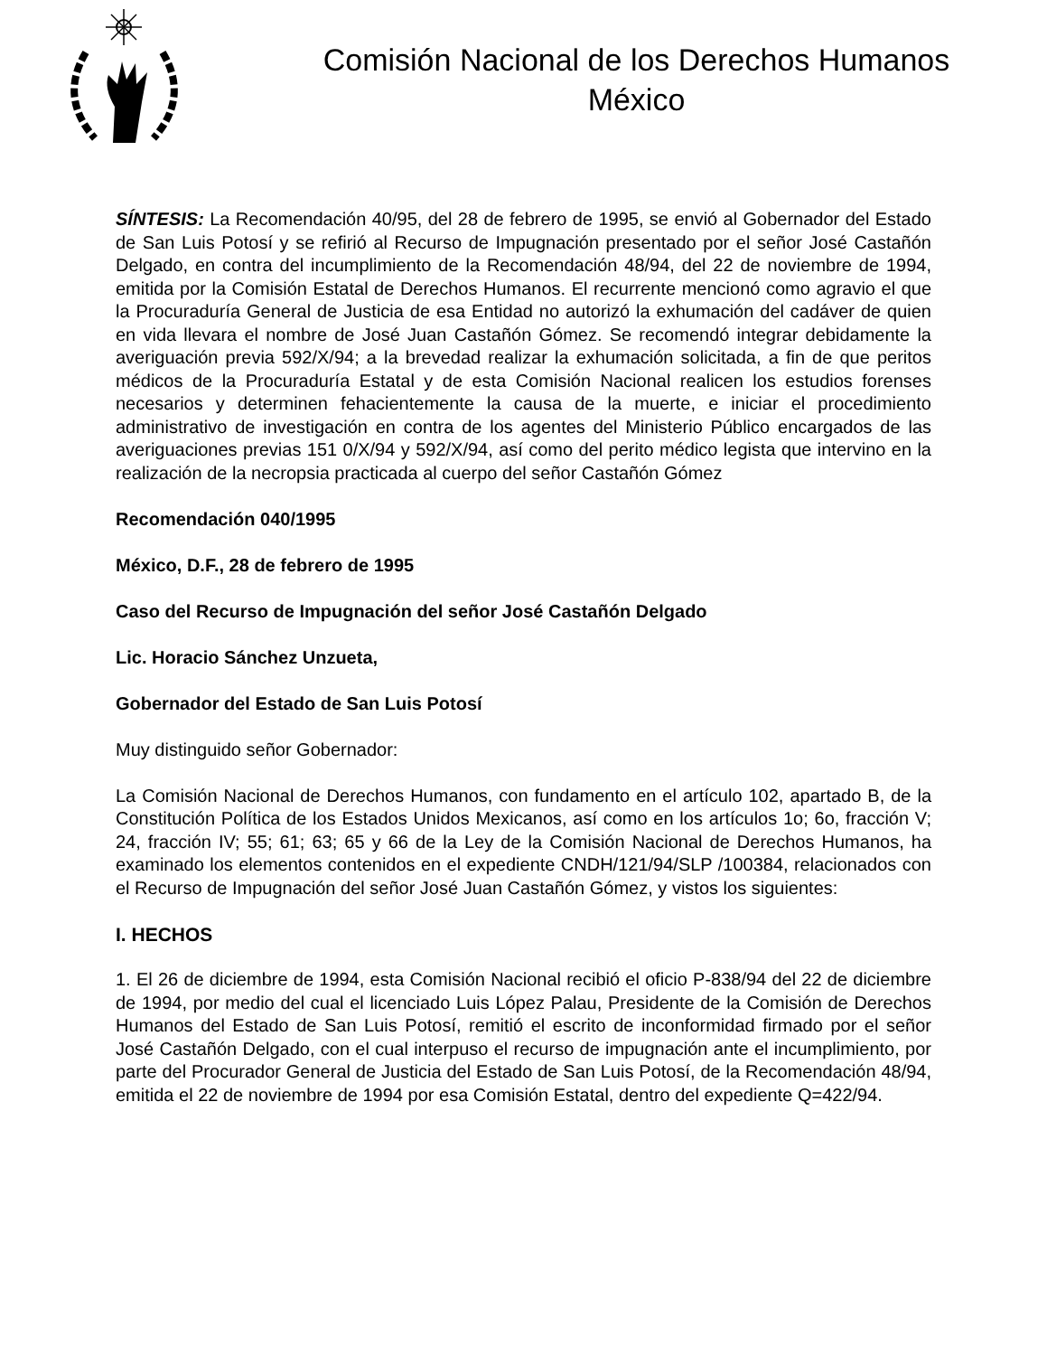Comisión Nacional de los Derechos Humanos
México
SÍNTESIS: La Recomendación 40/95, del 28 de febrero de 1995, se envió al Gobernador del Estado de San Luis Potosí y se refirió al Recurso de Impugnación presentado por el señor José Castañón Delgado, en contra del incumplimiento de la Recomendación 48/94, del 22 de noviembre de 1994, emitida por la Comisión Estatal de Derechos Humanos. El recurrente mencionó como agravio el que la Procuraduría General de Justicia de esa Entidad no autorizó la exhumación del cadáver de quien en vida llevara el nombre de José Juan Castañón Gómez. Se recomendó integrar debidamente la averiguación previa 592/X/94; a la brevedad realizar la exhumación solicitada, a fin de que peritos médicos de la Procuraduría Estatal y de esta Comisión Nacional realicen los estudios forenses necesarios y determinen fehacientemente la causa de la muerte, e iniciar el procedimiento administrativo de investigación en contra de los agentes del Ministerio Público encargados de las averiguaciones previas 151 0/X/94 y 592/X/94, así como del perito médico legista que intervino en la realización de la necropsia practicada al cuerpo del señor Castañón Gómez
Recomendación 040/1995
México, D.F., 28 de febrero de 1995
Caso del Recurso de Impugnación del señor José Castañón Delgado
Lic. Horacio Sánchez Unzueta,
Gobernador del Estado de San Luis Potosí
Muy distinguido señor Gobernador:
La Comisión Nacional de Derechos Humanos, con fundamento en el artículo 102, apartado B, de la Constitución Política de los Estados Unidos Mexicanos, así como en los artículos 1o; 6o, fracción V; 24, fracción IV; 55; 61; 63; 65 y 66 de la Ley de la Comisión Nacional de Derechos Humanos, ha examinado los elementos contenidos en el expediente CNDH/121/94/SLP /100384, relacionados con el Recurso de Impugnación del señor José Juan Castañón Gómez, y vistos los siguientes:
I. HECHOS
1. El 26 de diciembre de 1994, esta Comisión Nacional recibió el oficio P-838/94 del 22 de diciembre de 1994, por medio del cual el licenciado Luis López Palau, Presidente de la Comisión de Derechos Humanos del Estado de San Luis Potosí, remitió el escrito de inconformidad firmado por el señor José Castañón Delgado, con el cual interpuso el recurso de impugnación ante el incumplimiento, por parte del Procurador General de Justicia del Estado de San Luis Potosí, de la Recomendación 48/94, emitida el 22 de noviembre de 1994 por esa Comisión Estatal, dentro del expediente Q=422/94.